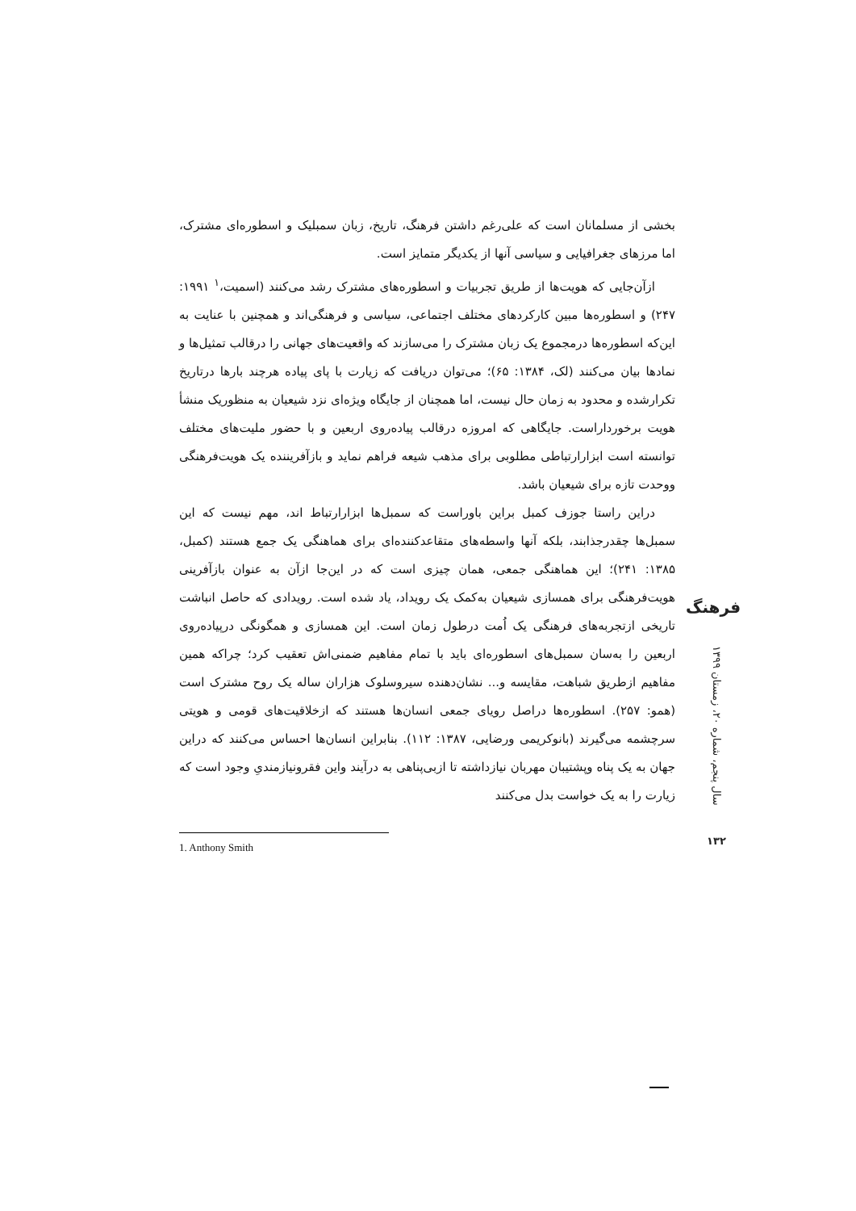بخشی از مسلمانان است که علی‌رغم داشتن فرهنگ، تاریخ، زبان سمبلیک و اسطوره‌ای مشترک، اما مرزهای جغرافیایی و سیاسی آنها از یکدیگر متمایز است.
ازآن‌جایی که هویت‌ها از طریق تجربیات و اسطوره‌های مشترک رشد می‌کنند (اسمیت،<sup>۱</sup> ۱۹۹۱: ۲۴۷) و اسطوره‌ها مبین کارکردهای مختلف اجتماعی، سیاسی و فرهنگی‌اند و همچنین با عنایت به این‌که اسطوره‌ها درمجموع یک زبان مشترک را می‌سازند که واقعیت‌های جهانی را درقالب تمثیل‌ها و نمادها بیان می‌کنند (لک، ۱۳۸۴: ۶۵)؛ می‌توان دریافت که زیارت با پای پیاده هرچند بارها درتاریخ تکرارشده و محدود به زمان حال نیست، اما همچنان از جایگاه ویژه‌ای نزد شیعیان به منظوریک منشأ هویت برخورداراست. جایگاهی که امروزه درقالب پیاده‌روی اربعین و با حضور ملیت‌های مختلف توانسته است ابزارارتباطی مطلوبی برای مذهب شیعه فراهم نماید و بازآفریننده یک هویت‌فرهنگی ووحدت تازه برای شیعیان باشد.
دراین راستا جوزف کمبل براین باوراست که سمبل‌ها ابزارارتباط اند، مهم نیست که این سمبل‌ها چقدرجذابند، بلکه آنها واسطه‌های متقاعدکننده‌ای برای هماهنگی یک جمع هستند (کمبل، ۱۳۸۵: ۲۴۱)؛ این هماهنگی جمعی، همان چیزی است که در این‌جا ازآن به عنوان بازآفرینی هویت‌فرهنگی برای همسازی شیعیان به‌کمک یک رویداد، یاد شده است. رویدادی که حاصل انباشت تاریخی ازتجربه‌های فرهنگی یک اُمت درطول زمان است. این همسازی و همگونگی درپیاده‌روی اربعین را به‌سان سمبل‌های اسطوره‌ای باید با تمام مفاهیم ضمنی‌اش تعقیب کرد؛ چراکه همین مفاهیم ازطریق شباهت، مقایسه و... نشان‌دهنده سیروسلوک هزاران ساله یک روح مشترک است (همو: ۲۵۷). اسطوره‌ها دراصل رویای جمعی انسان‌ها هستند که ازخلاقیت‌های قومی و هویتی سرچشمه می‌گیرند (بانوکریمی ورضایی، ۱۳۸۷: ۱۱۲). بنابراین انسان‌ها احساس می‌کنند که دراین جهان به یک پناه وپشتیبان مهربان نیازداشته تا ازبی‌پناهی به درآیند واین فقرونیازمندیِ وجود است که زیارت را به یک خواست بدل می‌کنند
1. Anthony Smith
فرهنگ
سال پنجم، شماره ۲۰، زمستان ۱۳۹۹
۱۳۲